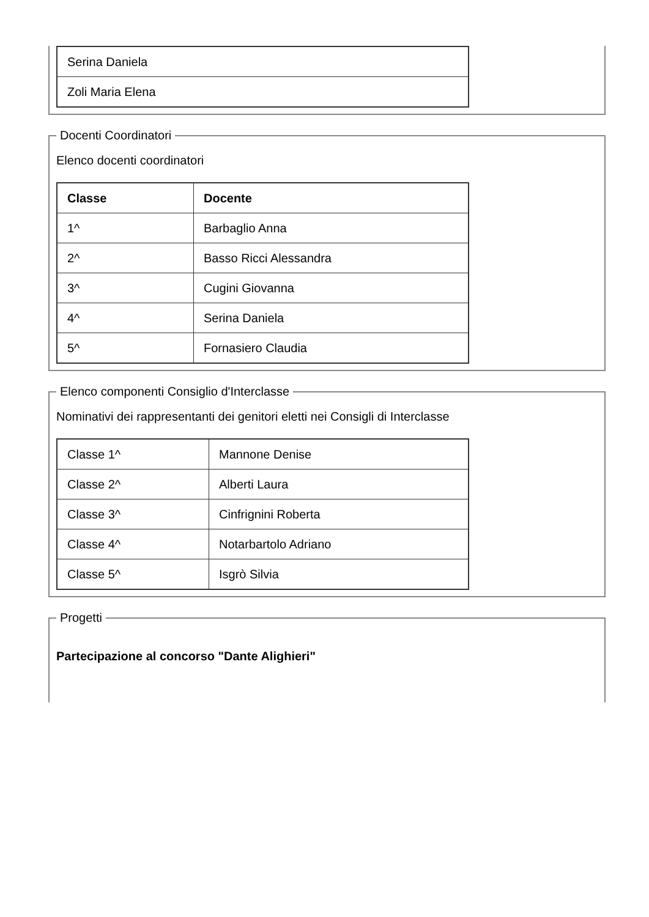| Serina Daniela |
| Zoli Maria Elena |
Docenti Coordinatori
Elenco docenti coordinatori
| Classe | Docente |
| --- | --- |
| 1^ | Barbaglio Anna |
| 2^ | Basso Ricci Alessandra |
| 3^ | Cugini Giovanna |
| 4^ | Serina Daniela |
| 5^ | Fornasiero Claudia |
Elenco componenti Consiglio d'Interclasse
Nominativi dei rappresentanti dei genitori eletti nei Consigli di Interclasse
| Classe 1^ | Mannone Denise |
| Classe 2^ | Alberti Laura |
| Classe 3^ | Cinfrignini Roberta |
| Classe 4^ | Notarbartolo Adriano |
| Classe 5^ | Isgrò Silvia |
Progetti
Partecipazione al concorso "Dante Alighieri"